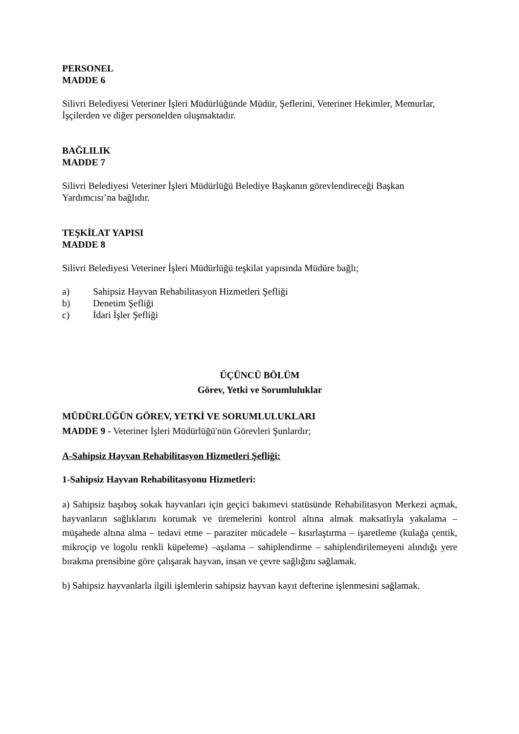PERSONEL
MADDE 6
Silivri Belediyesi Veteriner İşleri Müdürlüğünde Müdür, Şeflerini, Veteriner Hekimler, Memurlar, İşçilerden ve diğer personelden oluşmaktadır.
BAĞLILIK
MADDE 7
Silivri Belediyesi Veteriner İşleri Müdürlüğü Belediye Başkanın görevlendireceği Başkan Yardımcısı’na bağlıdır.
TEŞKİLAT YAPISI
MADDE 8
Silivri Belediyesi Veteriner İşleri Müdürlüğü teşkilat yapısında Müdüre bağlı;
a) Sahipsiz Hayvan Rehabilitasyon Hizmetleri Şefliği
b) Denetim Şefliği
c) İdari İşler Şefliği
ÜÇÜNCÜ BÖLÜM
Görev, Yetki ve Sorumluluklar
MÜDÜRLÜĞÜN GÖREV, YETKİ VE SORUMLULUKLARI
MADDE 9 - Veteriner İşleri Müdürlüğü'nün Görevleri Şunlardır;
A-Sahipsiz Hayvan Rehabilitasyon Hizmetleri Şefliği:
1-Sahipsiz Hayvan Rehabilitasyonu Hizmetleri:
a) Sahipsiz başıboş sokak hayvanları için geçici bakımevi statüsünde Rehabilitasyon Merkezi açmak, hayvanların sağlıklarını korumak ve üremelerini kontrol altına almak maksatlıyla yakalama – müşahede altına alma – tedavi etme – paraziter mücadele – kısırlaştırma – işaretleme (kulağa çentik, mikroçip ve logolu renkli küpeleme) –aşılama – sahiplendirme – sahiplendirilemeyeni alındığı yere bırakma prensibine göre çalışarak hayvan, insan ve çevre sağlığını sağlamak.
b) Sahipsiz hayvanlarla ilgili işlemlerin sahipsiz hayvan kayıt defterine işlenmesini sağlamak.